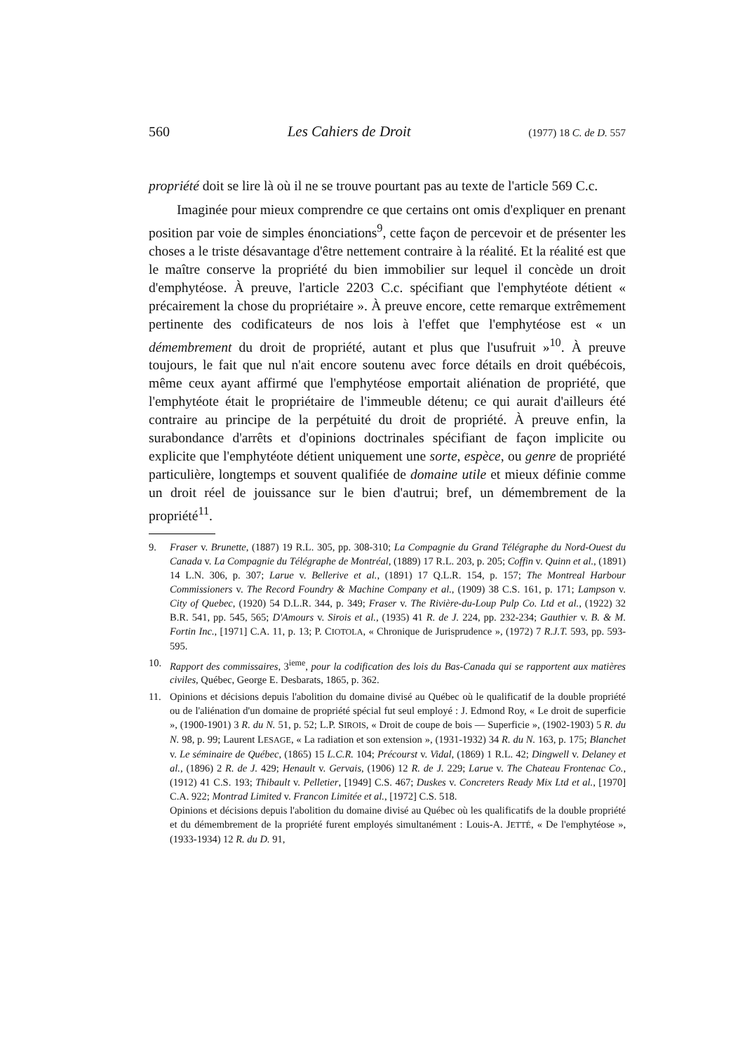560 Les Cahiers de Droit (1977) 18 C. de D. 557
propriété doit se lire là où il ne se trouve pourtant pas au texte de l'article 569 C.c.
Imaginée pour mieux comprendre ce que certains ont omis d'expliquer en prenant position par voie de simples énonciations<sup>9</sup>, cette façon de percevoir et de présenter les choses a le triste désavantage d'être nettement contraire à la réalité. Et la réalité est que le maître conserve la propriété du bien immobilier sur lequel il concède un droit d'emphytéose. À preuve, l'article 2203 C.c. spécifiant que l'emphytéote détient « précairement la chose du propriétaire ». À preuve encore, cette remarque extrêmement pertinente des codificateurs de nos lois à l'effet que l'emphytéose est « un démembrement du droit de propriété, autant et plus que l'usufruit »<sup>10</sup>. À preuve toujours, le fait que nul n'ait encore soutenu avec force détails en droit québécois, même ceux ayant affirmé que l'emphytéose emportait aliénation de propriété, que l'emphytéote était le propriétaire de l'immeuble détenu; ce qui aurait d'ailleurs été contraire au principe de la perpétuité du droit de propriété. À preuve enfin, la surabondance d'arrêts et d'opinions doctrinales spécifiant de façon implicite ou explicite que l'emphytéote détient uniquement une sorte, espèce, ou genre de propriété particulière, longtemps et souvent qualifiée de domaine utile et mieux définie comme un droit réel de jouissance sur le bien d'autrui; bref, un démembrement de la propriété<sup>11</sup>.
9. Fraser v. Brunette, (1887) 19 R.L. 305, pp. 308-310; La Compagnie du Grand Télégraphe du Nord-Ouest du Canada v. La Compagnie du Télégraphe de Montréal, (1889) 17 R.L. 203, p. 205; Coffin v. Quinn et al., (1891) 14 L.N. 306, p. 307; Larue v. Bellerive et al., (1891) 17 Q.L.R. 154, p. 157; The Montreal Harbour Commissioners v. The Record Foundry & Machine Company et al., (1909) 38 C.S. 161, p. 171; Lampson v. City of Quebec, (1920) 54 D.L.R. 344, p. 349; Fraser v. The Rivière-du-Loup Pulp Co. Ltd et al., (1922) 32 B.R. 541, pp. 545, 565; D'Amours v. Sirois et al., (1935) 41 R. de J. 224, pp. 232-234; Gauthier v. B. & M. Fortin Inc., [1971] C.A. 11, p. 13; P. CIOTOLA, « Chronique de Jurisprudence », (1972) 7 R.J.T. 593, pp. 593-595.
10. Rapport des commissaires, 3<sup>ieme</sup>, pour la codification des lois du Bas-Canada qui se rapportent aux matières civiles, Québec, George E. Desbarats, 1865, p. 362.
11. Opinions et décisions depuis l'abolition du domaine divisé au Québec où le qualificatif de la double propriété ou de l'aliénation d'un domaine de propriété spécial fut seul employé : J. Edmond Roy, « Le droit de superficie », (1900-1901) 3 R. du N. 51, p. 52; L.P. SIROIS, « Droit de coupe de bois — Superficie », (1902-1903) 5 R. du N. 98, p. 99; Laurent LESAGE, « La radiation et son extension », (1931-1932) 34 R. du N. 163, p. 175; Blanchet v. Le séminaire de Québec, (1865) 15 L.C.R. 104; Précourst v. Vidal, (1869) 1 R.L. 42; Dingwell v. Delaney et al., (1896) 2 R. de J. 429; Henault v. Gervais, (1906) 12 R. de J. 229; Larue v. The Chateau Frontenac Co., (1912) 41 C.S. 193; Thibault v. Pelletier, [1949] C.S. 467; Duskes v. Concreters Ready Mix Ltd et al., [1970] C.A. 922; Montrad Limited v. Francon Limitée et al., [1972] C.S. 518.
Opinions et décisions depuis l'abolition du domaine divisé au Québec où les qualificatifs de la double propriété et du démembrement de la propriété furent employés simultanément : Louis-A. JETTÉ, « De l'emphytéose », (1933-1934) 12 R. du D. 91,